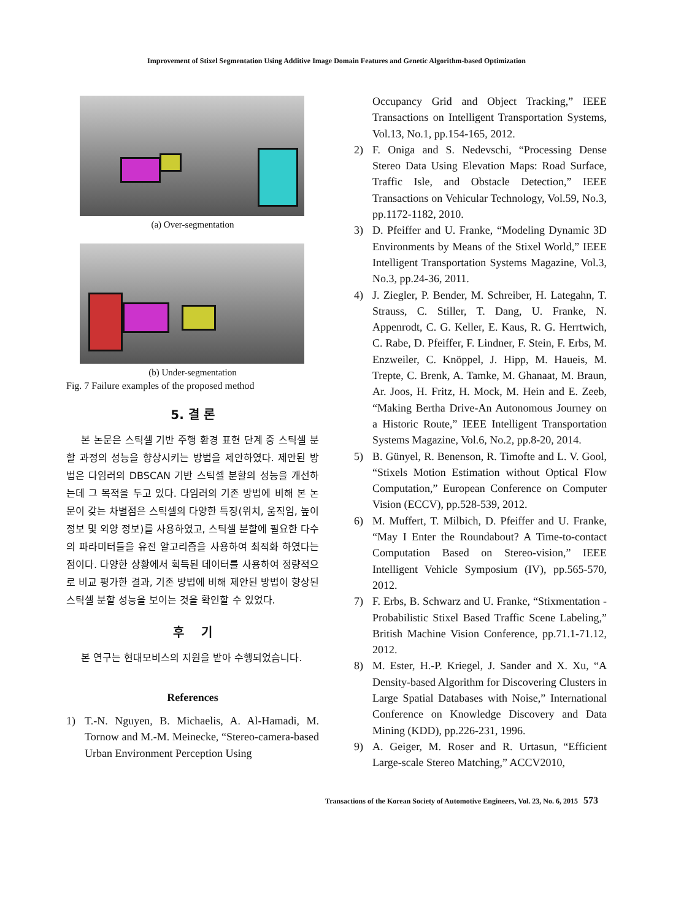Improvement of Stixel Segmentation Using Additive Image Domain Features and Genetic Algorithm-based Optimization
(a) Over-segmentation
(b) Under-segmentation
Fig. 7 Failure examples of the proposed method
5. 결 론
본 논문은 스틱셀 기반 주행 환경 표현 단계 중 스틱셀 분할 과정의 성능을 향상시키는 방법을 제안하였다. 제안된 방법은 다임러의 DBSCAN 기반 스틱셀 분할의 성능을 개선하는데 그 목적을 두고 있다. 다임러의 기존 방법에 비해 본 논문이 갖는 차별점은 스틱셀의 다양한 특징(위치, 움직임, 높이 정보 및 외양 정보)를 사용하였고, 스틱셀 분할에 필요한 다수의 파라미터들을 유전 알고리즘을 사용하여 최적화 하였다는 점이다. 다양한 상황에서 획득된 데이터를 사용하여 정량적으로 비교 평가한 결과, 기존 방법에 비해 제안된 방법이 향상된 스틱셀 분할 성능을 보이는 것을 확인할 수 있었다.
후 기
본 연구는 현대모비스의 지원을 받아 수행되었습니다.
References
1) T.-N. Nguyen, B. Michaelis, A. Al-Hamadi, M. Tornow and M.-M. Meinecke, “Stereo-camera-based Urban Environment Perception Using
Occupancy Grid and Object Tracking,” IEEE Transactions on Intelligent Transportation Systems, Vol.13, No.1, pp.154-165, 2012.
2) F. Oniga and S. Nedevschi, “Processing Dense Stereo Data Using Elevation Maps: Road Surface, Traffic Isle, and Obstacle Detection,” IEEE Transactions on Vehicular Technology, Vol.59, No.3, pp.1172-1182, 2010.
3) D. Pfeiffer and U. Franke, “Modeling Dynamic 3D Environments by Means of the Stixel World,” IEEE Intelligent Transportation Systems Magazine, Vol.3, No.3, pp.24-36, 2011.
4) J. Ziegler, P. Bender, M. Schreiber, H. Lategahn, T. Strauss, C. Stiller, T. Dang, U. Franke, N. Appenrodt, C. G. Keller, E. Kaus, R. G. Herrtwich, C. Rabe, D. Pfeiffer, F. Lindner, F. Stein, F. Erbs, M. Enzweiler, C. Knöppel, J. Hipp, M. Haueis, M. Trepte, C. Brenk, A. Tamke, M. Ghanaat, M. Braun, Ar. Joos, H. Fritz, H. Mock, M. Hein and E. Zeeb, “Making Bertha Drive-An Autonomous Journey on a Historic Route,” IEEE Intelligent Transportation Systems Magazine, Vol.6, No.2, pp.8-20, 2014.
5) B. Günyel, R. Benenson, R. Timofte and L. V. Gool, “Stixels Motion Estimation without Optical Flow Computation,” European Conference on Computer Vision (ECCV), pp.528-539, 2012.
6) M. Muffert, T. Milbich, D. Pfeiffer and U. Franke, “May I Enter the Roundabout? A Time-to-contact Computation Based on Stereo-vision,” IEEE Intelligent Vehicle Symposium (IV), pp.565-570, 2012.
7) F. Erbs, B. Schwarz and U. Franke, “Stixmentation - Probabilistic Stixel Based Traffic Scene Labeling,” British Machine Vision Conference, pp.71.1-71.12, 2012.
8) M. Ester, H.-P. Kriegel, J. Sander and X. Xu, “A Density-based Algorithm for Discovering Clusters in Large Spatial Databases with Noise,” International Conference on Knowledge Discovery and Data Mining (KDD), pp.226-231, 1996.
9) A. Geiger, M. Roser and R. Urtasun, “Efficient Large-scale Stereo Matching,” ACCV2010,
Transactions of the Korean Society of Automotive Engineers, Vol. 23, No. 6, 2015 573